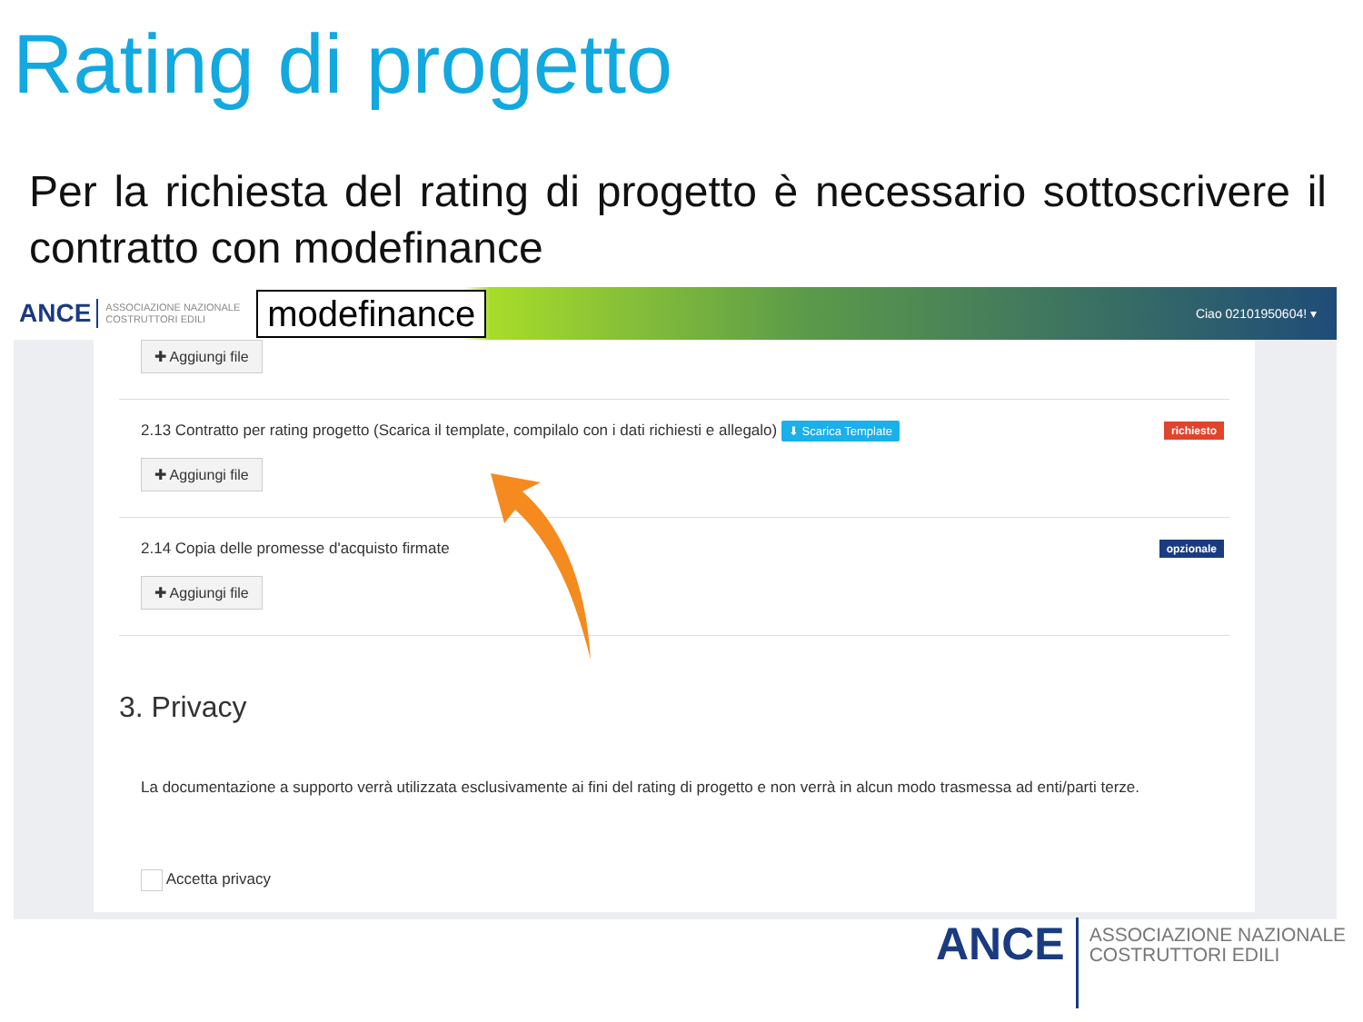Rating di progetto
Per la richiesta del rating di progetto è necessario sottoscrivere il contratto con modefinance
ANCE ASSOCIAZIONE NAZIONALE
COSTRUTTORI EDILI modefinance Ciao 02101950604! ▾
✚ Aggiungi file
2.13 Contratto per rating progetto (Scarica il template, compilalo con i dati richiesti e allegalo) ⬇ Scarica Template richiesto
✚ Aggiungi file
2.14 Copia delle promesse d'acquisto firmate opzionale
✚ Aggiungi file
3. Privacy
La documentazione a supporto verrà utilizzata esclusivamente ai fini del rating di progetto e non verrà in alcun modo trasmessa ad enti/parti terze.
Accetta privacy
ANCE ASSOCIAZIONE NAZIONALE
COSTRUTTORI EDILI